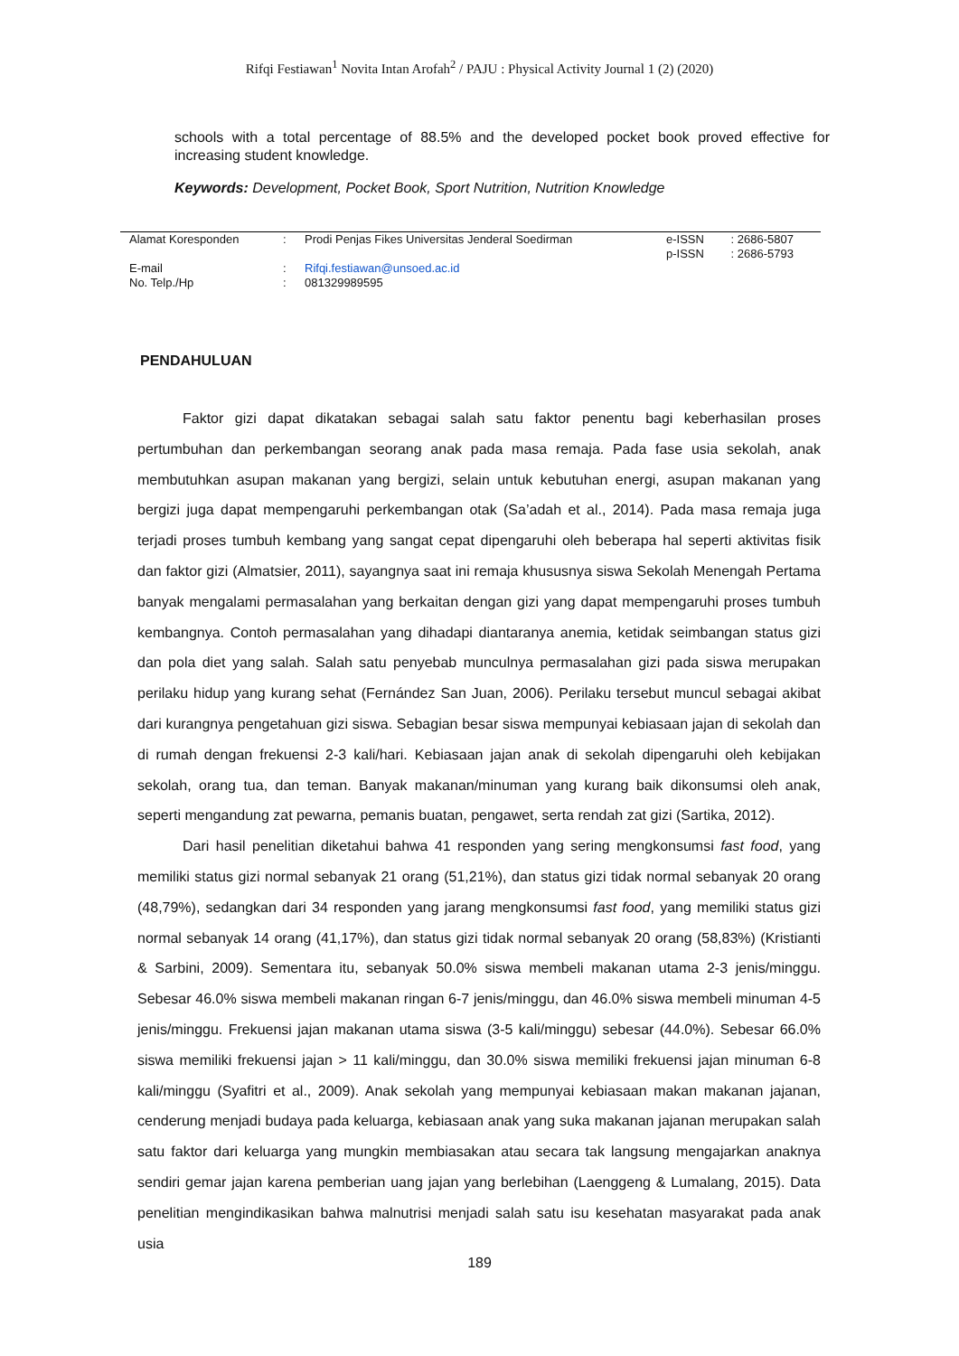Rifqi Festiawan<sup>1</sup> Novita Intan Arofah<sup>2</sup> / PAJU : Physical Activity Journal 1 (2) (2020)
schools with a total percentage of 88.5% and the developed pocket book proved effective for increasing student knowledge.
Keywords: Development, Pocket Book, Sport Nutrition, Nutrition Knowledge
| Alamat Koresponden | : | Prodi Penjas Fikes Universitas Jenderal Soedirman | e-ISSN p-ISSN | : 2686-5807 : 2686-5793 |
| E-mail | : | Rifqi.festiawan@unsoed.ac.id | | |
| No. Telp./Hp | : | 081329989595 | | |
PENDAHULUAN
Faktor gizi dapat dikatakan sebagai salah satu faktor penentu bagi keberhasilan proses pertumbuhan dan perkembangan seorang anak pada masa remaja. Pada fase usia sekolah, anak membutuhkan asupan makanan yang bergizi, selain untuk kebutuhan energi, asupan makanan yang bergizi juga dapat mempengaruhi perkembangan otak (Sa’adah et al., 2014). Pada masa remaja juga terjadi proses tumbuh kembang yang sangat cepat dipengaruhi oleh beberapa hal seperti aktivitas fisik dan faktor gizi (Almatsier, 2011), sayangnya saat ini remaja khususnya siswa Sekolah Menengah Pertama banyak mengalami permasalahan yang berkaitan dengan gizi yang dapat mempengaruhi proses tumbuh kembangnya. Contoh permasalahan yang dihadapi diantaranya anemia, ketidak seimbangan status gizi dan pola diet yang salah. Salah satu penyebab munculnya permasalahan gizi pada siswa merupakan perilaku hidup yang kurang sehat (Fernández San Juan, 2006). Perilaku tersebut muncul sebagai akibat dari kurangnya pengetahuan gizi siswa. Sebagian besar siswa mempunyai kebiasaan jajan di sekolah dan di rumah dengan frekuensi 2-3 kali/hari. Kebiasaan jajan anak di sekolah dipengaruhi oleh kebijakan sekolah, orang tua, dan teman. Banyak makanan/minuman yang kurang baik dikonsumsi oleh anak, seperti mengandung zat pewarna, pemanis buatan, pengawet, serta rendah zat gizi (Sartika, 2012).
Dari hasil penelitian diketahui bahwa 41 responden yang sering mengkonsumsi fast food, yang memiliki status gizi normal sebanyak 21 orang (51,21%), dan status gizi tidak normal sebanyak 20 orang (48,79%), sedangkan dari 34 responden yang jarang mengkonsumsi fast food, yang memiliki status gizi normal sebanyak 14 orang (41,17%), dan status gizi tidak normal sebanyak 20 orang (58,83%) (Kristianti & Sarbini, 2009). Sementara itu, sebanyak 50.0% siswa membeli makanan utama 2-3 jenis/minggu. Sebesar 46.0% siswa membeli makanan ringan 6-7 jenis/minggu, dan 46.0% siswa membeli minuman 4-5 jenis/minggu. Frekuensi jajan makanan utama siswa (3-5 kali/minggu) sebesar (44.0%). Sebesar 66.0% siswa memiliki frekuensi jajan > 11 kali/minggu, dan 30.0% siswa memiliki frekuensi jajan minuman 6-8 kali/minggu (Syafitri et al., 2009). Anak sekolah yang mempunyai kebiasaan makan makanan jajanan, cenderung menjadi budaya pada keluarga, kebiasaan anak yang suka makanan jajanan merupakan salah satu faktor dari keluarga yang mungkin membiasakan atau secara tak langsung mengajarkan anaknya sendiri gemar jajan karena pemberian uang jajan yang berlebihan (Laenggeng & Lumalang, 2015). Data penelitian mengindikasikan bahwa malnutrisi menjadi salah satu isu kesehatan masyarakat pada anak usia
189